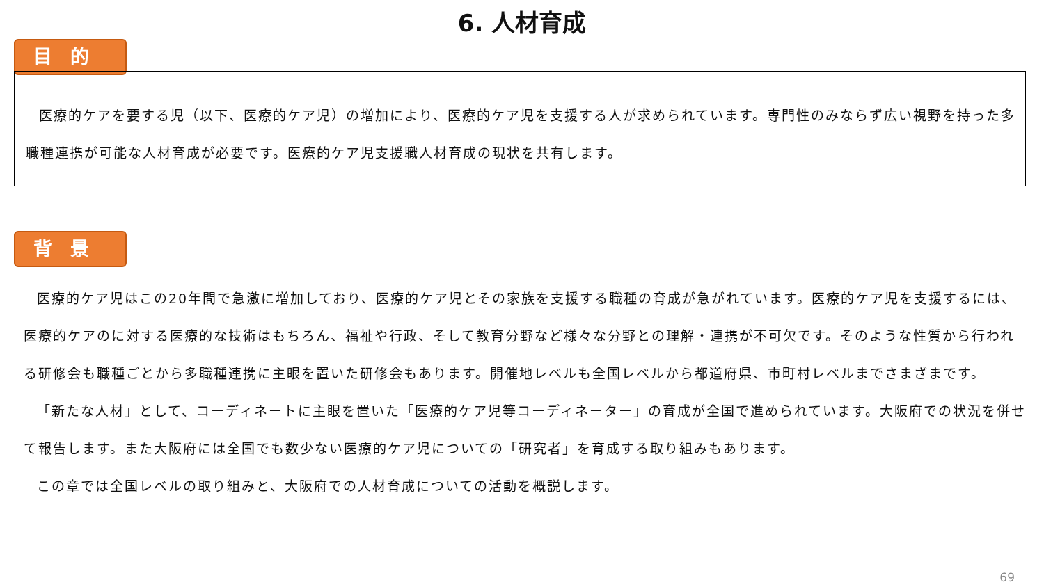6. 人材育成
目的
医療的ケアを要する児（以下、医療的ケア児）の増加により、医療的ケア児を支援する人が求められています。専門性のみならず広い視野を持った多職種連携が可能な人材育成が必要です。医療的ケア児支援職人材育成の現状を共有します。
背景
医療的ケア児はこの20年間で急激に増加しており、医療的ケア児とその家族を支援する職種の育成が急がれています。医療的ケア児を支援するには、医療的ケアのに対する医療的な技術はもちろん、福祉や行政、そして教育分野など様々な分野との理解・連携が不可欠です。そのような性質から行われる研修会も職種ごとから多職種連携に主眼を置いた研修会もあります。開催地レベルも全国レベルから都道府県、市町村レベルまでさまざまです。
「新たな人材」として、コーディネートに主眼を置いた「医療的ケア児等コーディネーター」の育成が全国で進められています。大阪府での状況を併せて報告します。また大阪府には全国でも数少ない医療的ケア児についての「研究者」を育成する取り組みもあります。
この章では全国レベルの取り組みと、大阪府での人材育成についての活動を概説します。
69